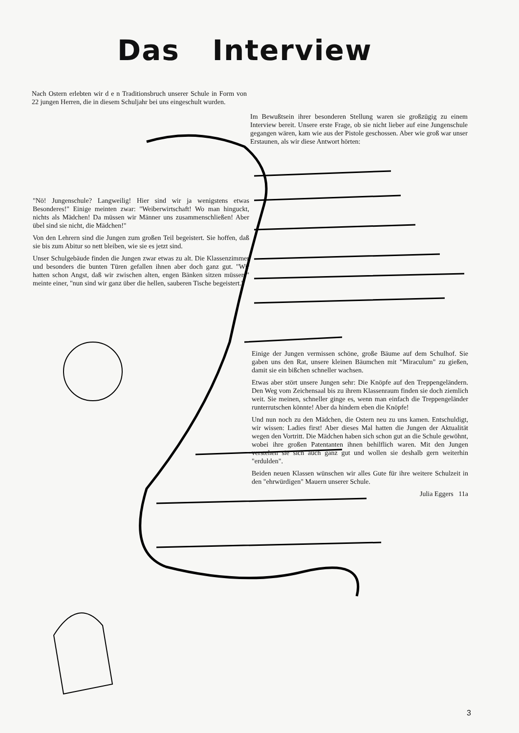Das Interview
Nach Ostern erlebten wir d e n Traditionsbruch unserer Schule in Form von 22 jungen Herren, die in diesem Schuljahr bei uns eingeschult wurden.
Im Bewußtsein ihrer besonderen Stellung waren sie großzügig zu einem Interview bereit. Unsere erste Frage, ob sie nicht lieber auf eine Jungenschule gegangen wären, kam wie aus der Pistole geschossen. Aber wie groß war unser Erstaunen, als wir diese Antwort hörten:
"Nö! Jungenschule? Langweilig! Hier sind wir ja wenigstens etwas Besonderes!" Einige meinten zwar: "Weiberwirtschaft! Wo man hinguckt, nichts als Mädchen! Da müssen wir Männer uns zusammenschließen! Aber übel sind sie nicht, die Mädchen!"
Von den Lehrern sind die Jungen zum großen Teil begeistert. Sie hoffen, daß sie bis zum Abitur so nett bleiben, wie sie es jetzt sind.
Unser Schulgebäude finden die Jungen zwar etwas zu alt. Die Klassenzimmer und besonders die bunten Türen gefallen ihnen aber doch ganz gut. "Wir hatten schon Angst, daß wir zwischen alten, engen Bänken sitzen müssen," meinte einer, "nun sind wir ganz über die hellen, sauberen Tische begeistert."
Einige der Jungen vermissen schöne, große Bäume auf dem Schulhof. Sie gaben uns den Rat, unsere kleinen Bäumchen mit "Miraculum" zu gießen, damit sie ein bißchen schneller wachsen.
Etwas aber stört unsere Jungen sehr: Die Knöpfe auf den Treppengeländern. Den Weg vom Zeichensaal bis zu ihrem Klassenraum finden sie doch ziemlich weit. Sie meinen, schneller ginge es, wenn man einfach die Treppengeländer runterrutschen könnte! Aber da hindern eben die Knöpfe!
Und nun noch zu den Mädchen, die Ostern neu zu uns kamen. Entschuldigt, wir wissen: Ladies first! Aber dieses Mal hatten die Jungen der Aktualität wegen den Vortritt. Die Mädchen haben sich schon gut an die Schule gewöhnt, wobei ihre großen Patentanten ihnen behilflich waren. Mit den Jungen verstehen sie sich auch ganz gut und wollen sie deshalb gern weiterhin "erdulden".
Beiden neuen Klassen wünschen wir alles Gute für ihre weitere Schulzeit in den "ehrwürdigen" Mauern unserer Schule.
Julia Eggers 11a
3